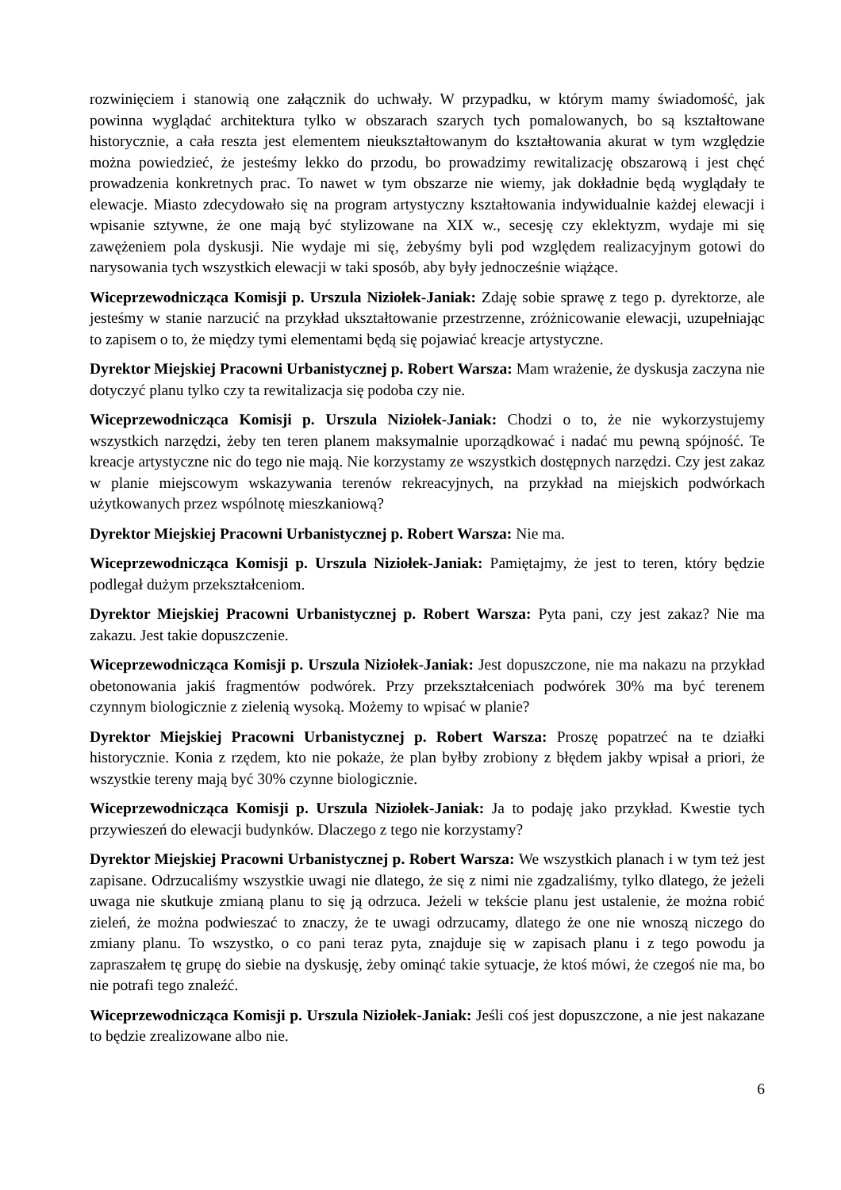rozwinięciem i stanowią one załącznik do uchwały. W przypadku, w którym mamy świadomość, jak powinna wyglądać architektura tylko w obszarach szarych tych pomalowanych, bo są kształtowane historycznie, a cała reszta jest elementem nieukształtowanym do kształtowania akurat w tym względzie można powiedzieć, że jesteśmy lekko do przodu, bo prowadzimy rewitalizację obszarową i jest chęć prowadzenia konkretnych prac. To nawet w tym obszarze nie wiemy, jak dokładnie będą wyglądały te elewacje. Miasto zdecydowało się na program artystyczny kształtowania indywidualnie każdej elewacji i wpisanie sztywne, że one mają być stylizowane na XIX w., secesję czy eklektyzm, wydaje mi się zawężeniem pola dyskusji. Nie wydaje mi się, żebyśmy byli pod względem realizacyjnym gotowi do narysowania tych wszystkich elewacji w taki sposób, aby były jednocześnie wiążące.
Wiceprzewodnicząca Komisji p. Urszula Niziołek-Janiak: Zdaję sobie sprawę z tego p. dyrektorze, ale jesteśmy w stanie narzucić na przykład ukształtowanie przestrzenne, zróżnicowanie elewacji, uzupełniając to zapisem o to, że między tymi elementami będą się pojawiać kreacje artystyczne.
Dyrektor Miejskiej Pracowni Urbanistycznej p. Robert Warsza: Mam wrażenie, że dyskusja zaczyna nie dotyczyć planu tylko czy ta rewitalizacja się podoba czy nie.
Wiceprzewodnicząca Komisji p. Urszula Niziołek-Janiak: Chodzi o to, że nie wykorzystujemy wszystkich narzędzi, żeby ten teren planem maksymalnie uporządkować i nadać mu pewną spójność. Te kreacje artystyczne nic do tego nie mają. Nie korzystamy ze wszystkich dostępnych narzędzi. Czy jest zakaz w planie miejscowym wskazywania terenów rekreacyjnych, na przykład na miejskich podwórkach użytkowanych przez wspólnotę mieszkaniową?
Dyrektor Miejskiej Pracowni Urbanistycznej p. Robert Warsza: Nie ma.
Wiceprzewodnicząca Komisji p. Urszula Niziołek-Janiak: Pamiętajmy, że jest to teren, który będzie podlegał dużym przekształceniom.
Dyrektor Miejskiej Pracowni Urbanistycznej p. Robert Warsza: Pyta pani, czy jest zakaz? Nie ma zakazu. Jest takie dopuszczenie.
Wiceprzewodnicząca Komisji p. Urszula Niziołek-Janiak: Jest dopuszczone, nie ma nakazu na przykład obetonowania jakiś fragmentów podwórek. Przy przekształceniach podwórek 30% ma być terenem czynnym biologicznie z zielenią wysoką. Możemy to wpisać w planie?
Dyrektor Miejskiej Pracowni Urbanistycznej p. Robert Warsza: Proszę popatrzeć na te działki historycznie. Konia z rzędem, kto nie pokaże, że plan byłby zrobiony z błędem jakby wpisał a priori, że wszystkie tereny mają być 30% czynne biologicznie.
Wiceprzewodnicząca Komisji p. Urszula Niziołek-Janiak: Ja to podaję jako przykład. Kwestie tych przywieszeń do elewacji budynków. Dlaczego z tego nie korzystamy?
Dyrektor Miejskiej Pracowni Urbanistycznej p. Robert Warsza: We wszystkich planach i w tym też jest zapisane. Odrzucaliśmy wszystkie uwagi nie dlatego, że się z nimi nie zgadzaliśmy, tylko dlatego, że jeżeli uwaga nie skutkuje zmianą planu to się ją odrzuca. Jeżeli w tekście planu jest ustalenie, że można robić zieleń, że można podwieszać to znaczy, że te uwagi odrzucamy, dlatego że one nie wnoszą niczego do zmiany planu. To wszystko, o co pani teraz pyta, znajduje się w zapisach planu i z tego powodu ja zapraszałem tę grupę do siebie na dyskusję, żeby ominąć takie sytuacje, że ktoś mówi, że czegoś nie ma, bo nie potrafi tego znaleźć.
Wiceprzewodnicząca Komisji p. Urszula Niziołek-Janiak: Jeśli coś jest dopuszczone, a nie jest nakazane to będzie zrealizowane albo nie.
6